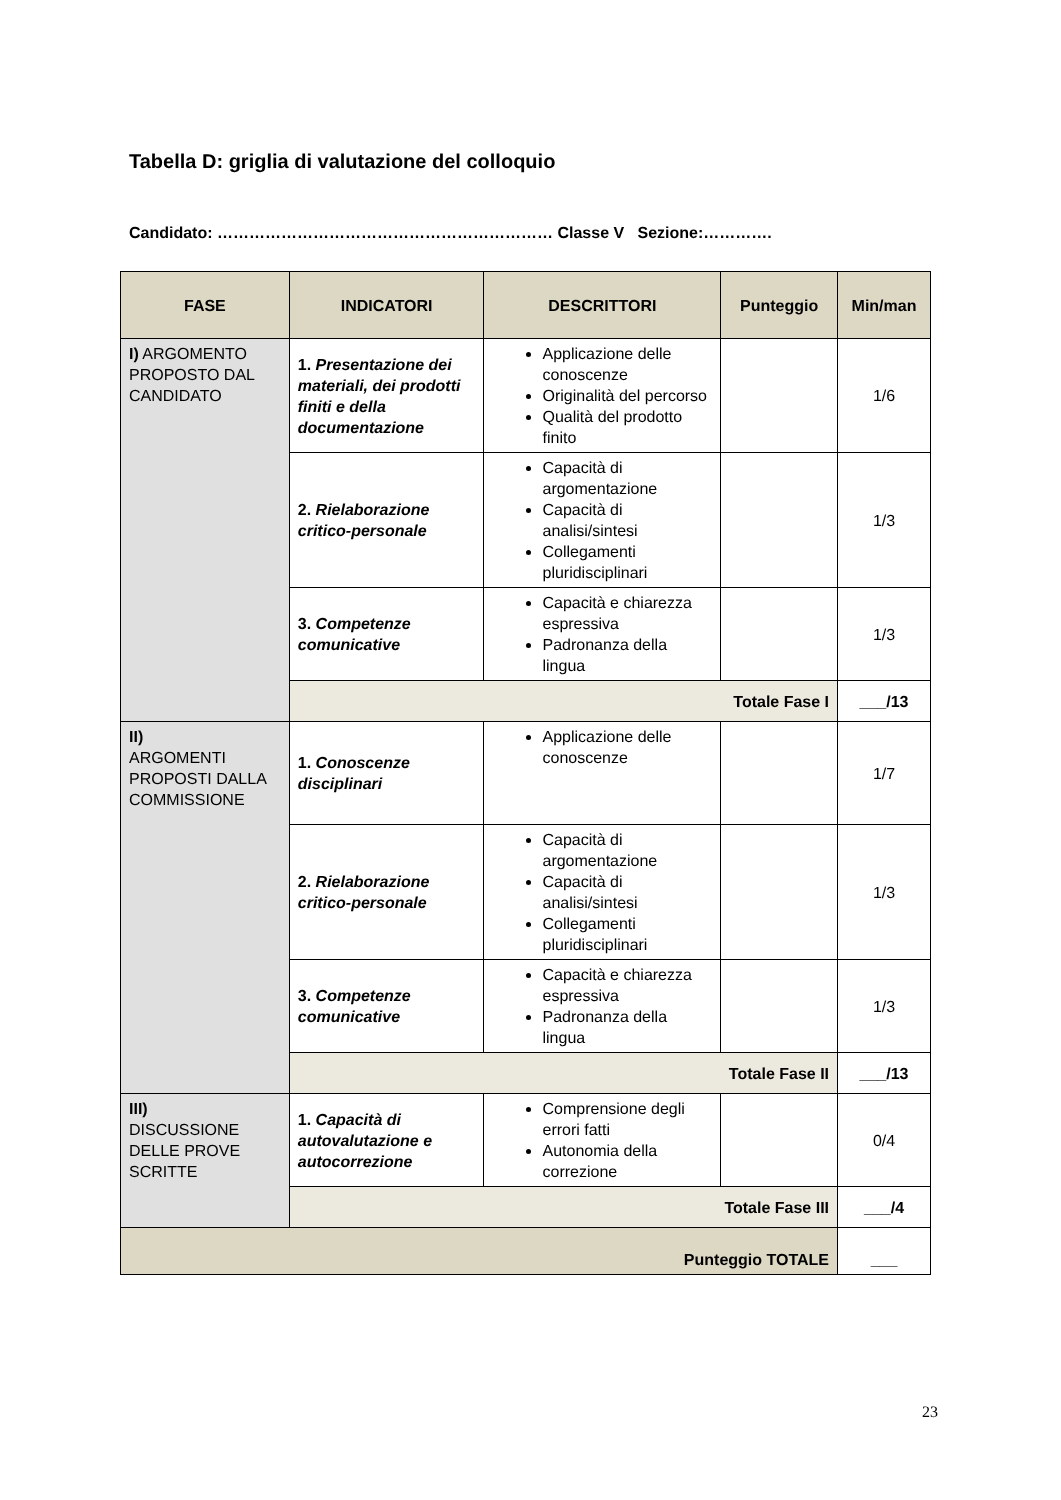Tabella D: griglia di valutazione del colloquio
Candidato: ……………………………………………………… Classe V Sezione:………….
| FASE | INDICATORI | DESCRITTORI | Punteggio | Min/man |
| --- | --- | --- | --- | --- |
| I) ARGOMENTO PROPOSTO DAL CANDIDATO | 1. Presentazione dei materiali, dei prodotti finiti e della documentazione | Applicazione delle conoscenze Originalità del percorso Qualità del prodotto finito | | 1/6 |
| | 2. Rielaborazione critico-personale | Capacità di argomentazione Capacità di analisi/sintesi Collegamenti pluridisciplinari | | 1/3 |
| | 3. Competenze comunicative | Capacità e chiarezza espressiva Padronanza della lingua | | 1/3 |
| | Totale Fase I | | | ___/13 |
| II) ARGOMENTI PROPOSTI DALLA COMMISSIONE | 1. Conoscenze disciplinari | Applicazione delle conoscenze | | 1/7 |
| | 2. Rielaborazione critico-personale | Capacità di argomentazione Capacità di analisi/sintesi Collegamenti pluridisciplinari | | 1/3 |
| | 3. Competenze comunicative | Capacità e chiarezza espressiva Padronanza della lingua | | 1/3 |
| | Totale Fase II | | | ___/13 |
| III) DISCUSSIONE DELLE PROVE SCRITTE | 1. Capacità di autovalutazione e autocorrezione | Comprensione degli errori fatti Autonomia della correzione | | 0/4 |
| | Totale Fase III | | | ___/4 |
| Punteggio TOTALE | | | | ___ |
23